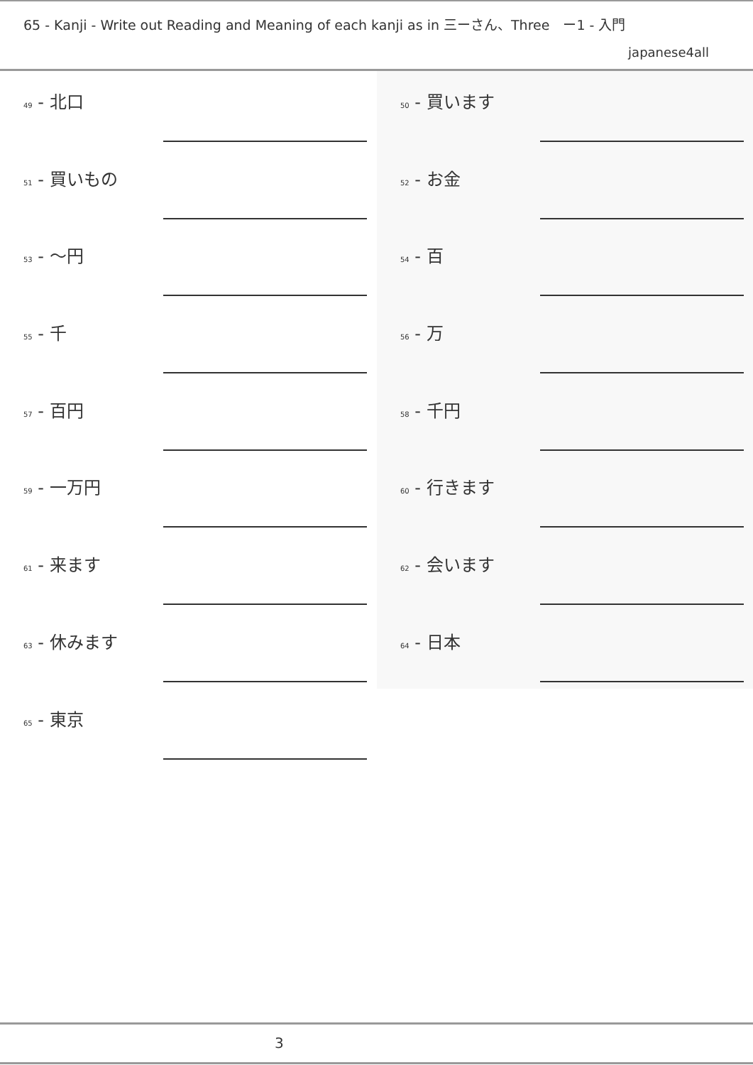65 - Kanji - Write out Reading and Meaning of each kanji as in 三ーさん、Three　ー1 - 入門
japanese4all
49 - 北口
50 - 買います
51 - 買いもの
52 - お金
53 - 〜円
54 - 百
55 - 千
56 - 万
57 - 百円
58 - 千円
59 - 一万円
60 - 行きます
61 - 来ます
62 - 会います
63 - 休みます
64 - 日本
65 - 東京
3